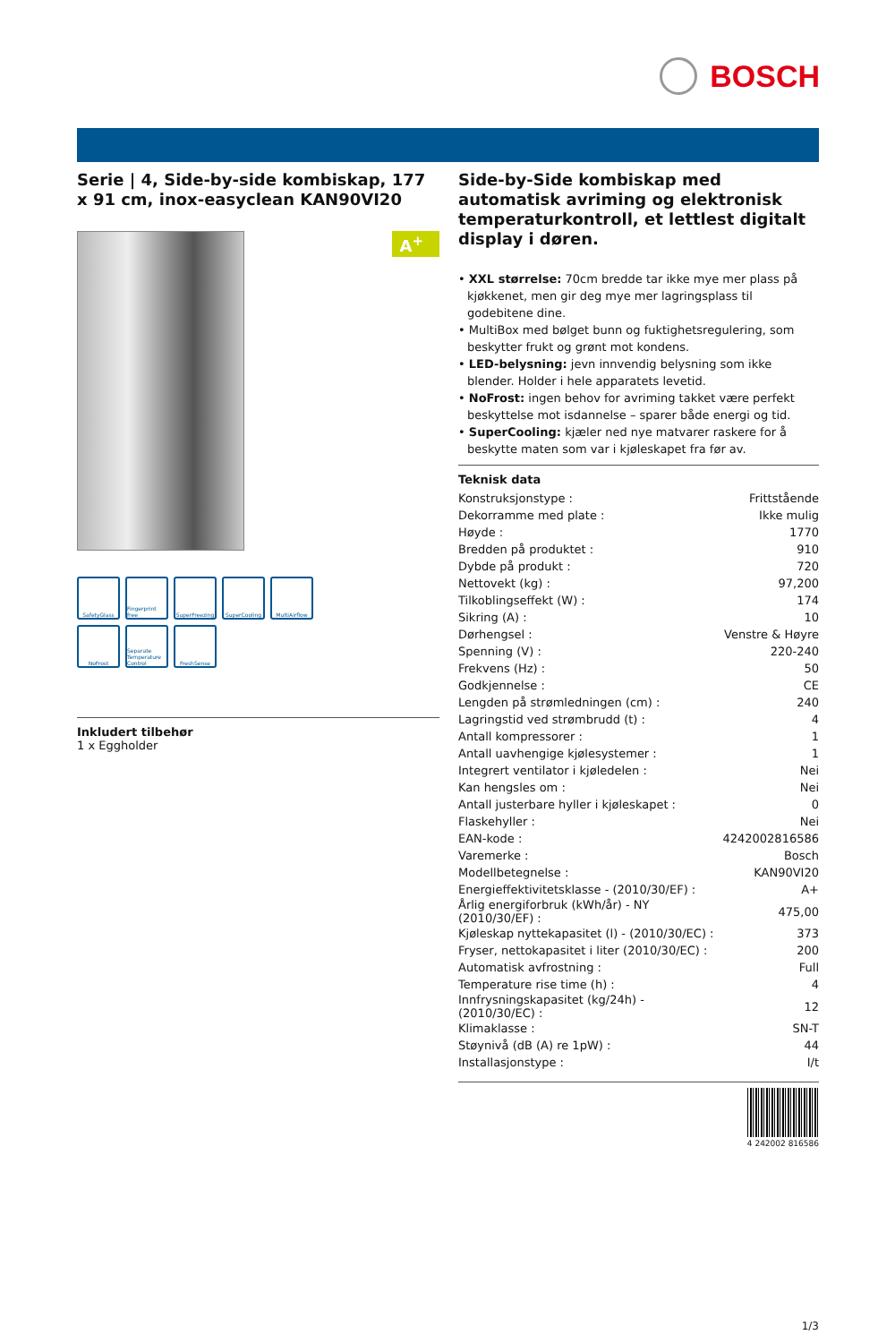BOSCH
Serie | 4, Side-by-side kombiskap, 177 x 91 cm, inox-easyclean KAN90VI20
A<sup>+</sup>
SafetyGlass
Fingerprint free
SuperFreezing
SuperCooling
MultiAirflow
NoFrost
Separate Temperature Control
FreshSense
Inkludert tilbehør
1 x Eggholder
Side-by-Side kombiskap med automatisk avriming og elektronisk temperaturkontroll, et lettlest digitalt display i døren.
• XXL størrelse: 70cm bredde tar ikke mye mer plass på kjøkkenet, men gir deg mye mer lagringsplass til godebitene dine.
• MultiBox med bølget bunn og fuktighetsregulering, som beskytter frukt og grønt mot kondens.
• LED-belysning: jevn innvendig belysning som ikke blender. Holder i hele apparatets levetid.
• NoFrost: ingen behov for avriming takket være perfekt beskyttelse mot isdannelse – sparer både energi og tid.
• SuperCooling: kjæler ned nye matvarer raskere for å beskytte maten som var i kjøleskapet fra før av.
Teknisk data
| Konstruksjonstype : | Frittstående |
| Dekorramme med plate : | Ikke mulig |
| Høyde : | 1770 |
| Bredden på produktet : | 910 |
| Dybde på produkt : | 720 |
| Nettovekt (kg) : | 97,200 |
| Tilkoblingseffekt (W) : | 174 |
| Sikring (A) : | 10 |
| Dørhengsel : | Venstre & Høyre |
| Spenning (V) : | 220-240 |
| Frekvens (Hz) : | 50 |
| Godkjennelse : | CE |
| Lengden på strømledningen (cm) : | 240 |
| Lagringstid ved strømbrudd (t) : | 4 |
| Antall kompressorer : | 1 |
| Antall uavhengige kjølesystemer : | 1 |
| Integrert ventilator i kjøledelen : | Nei |
| Kan hengsles om : | Nei |
| Antall justerbare hyller i kjøleskapet : | 0 |
| Flaskehyller : | Nei |
| EAN-kode : | 4242002816586 |
| Varemerke : | Bosch |
| Modellbetegnelse : | KAN90VI20 |
| Energieffektivitetsklasse - (2010/30/EF) : | A+ |
| Årlig energiforbruk (kWh/år) - NY (2010/30/EF) : | 475,00 |
| Kjøleskap nyttekapasitet (l) - (2010/30/EC) : | 373 |
| Fryser, nettokapasitet i liter (2010/30/EC) : | 200 |
| Automatisk avfrostning : | Full |
| Temperature rise time (h) : | 4 |
| Innfrysningskapasitet (kg/24h) - (2010/30/EC) : | 12 |
| Klimaklasse : | SN-T |
| Støynivå (dB (A) re 1pW) : | 44 |
| Installasjonstype : | I/t |
4 242002 816586
1/3